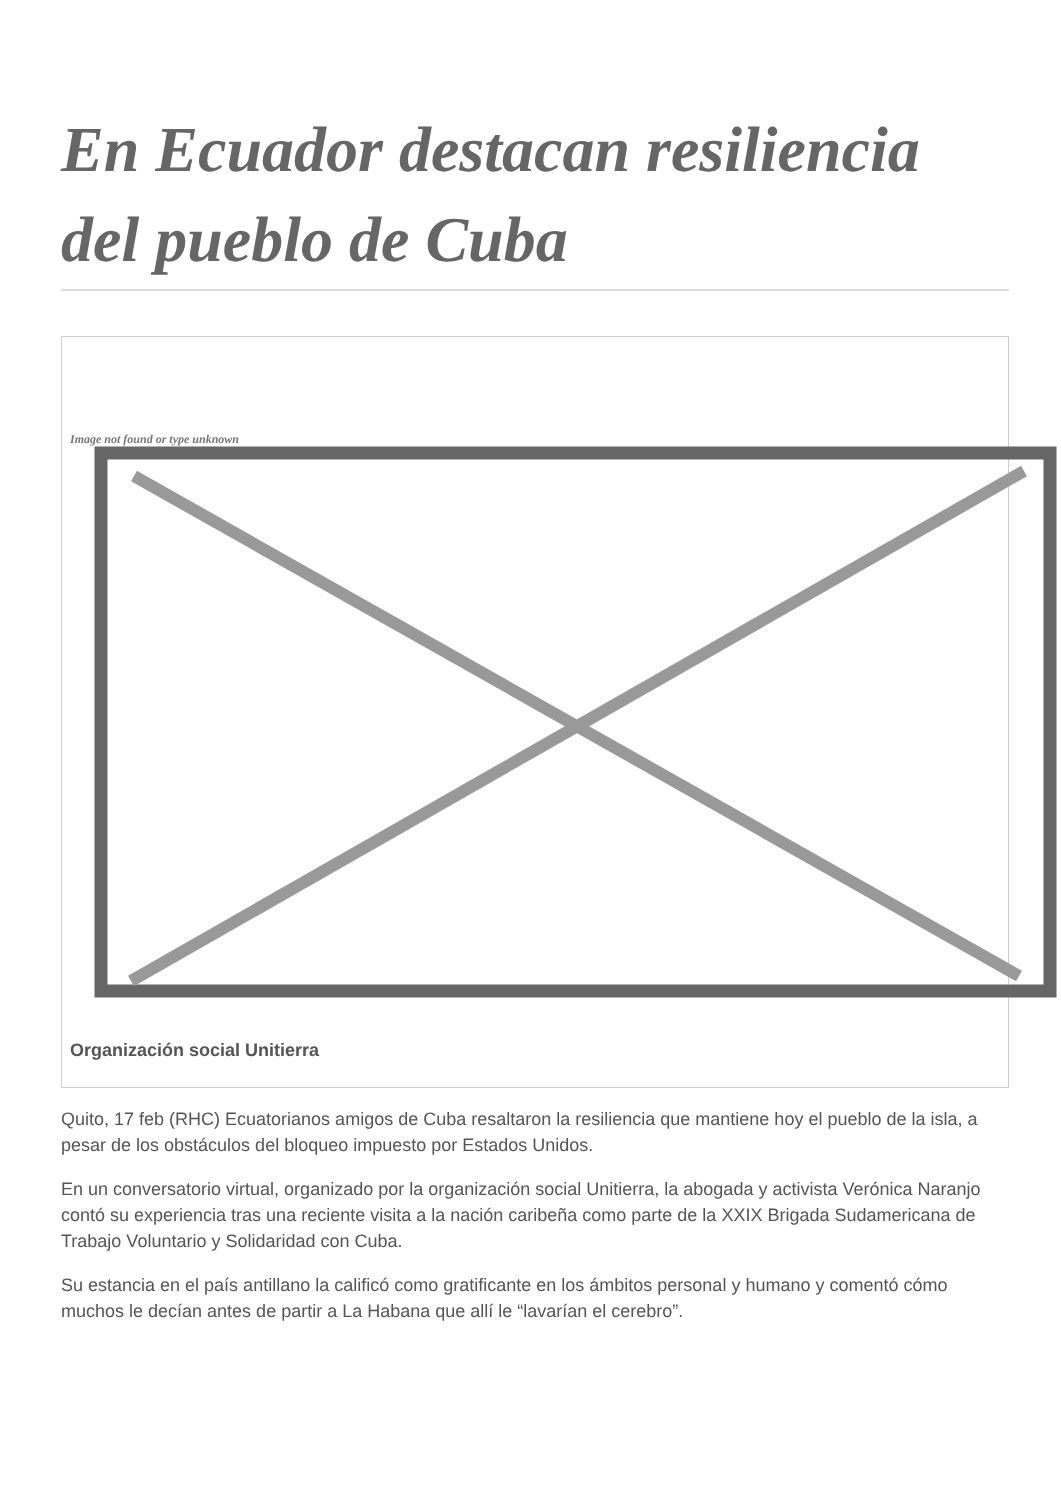En Ecuador destacan resiliencia del pueblo de Cuba
Image not found or type unknown
Organización social Unitierra
Quito, 17 feb (RHC) Ecuatorianos amigos de Cuba resaltaron la resiliencia que mantiene hoy el pueblo de la isla, a pesar de los obstáculos del bloqueo impuesto por Estados Unidos.
En un conversatorio virtual, organizado por la organización social Unitierra, la abogada y activista Verónica Naranjo contó su experiencia tras una reciente visita a la nación caribeña como parte de la XXIX Brigada Sudamericana de Trabajo Voluntario y Solidaridad con Cuba.
Su estancia en el país antillano la calificó como gratificante en los ámbitos personal y humano y comentó cómo muchos le decían antes de partir a La Habana que allí le “lavarían el cerebro”.